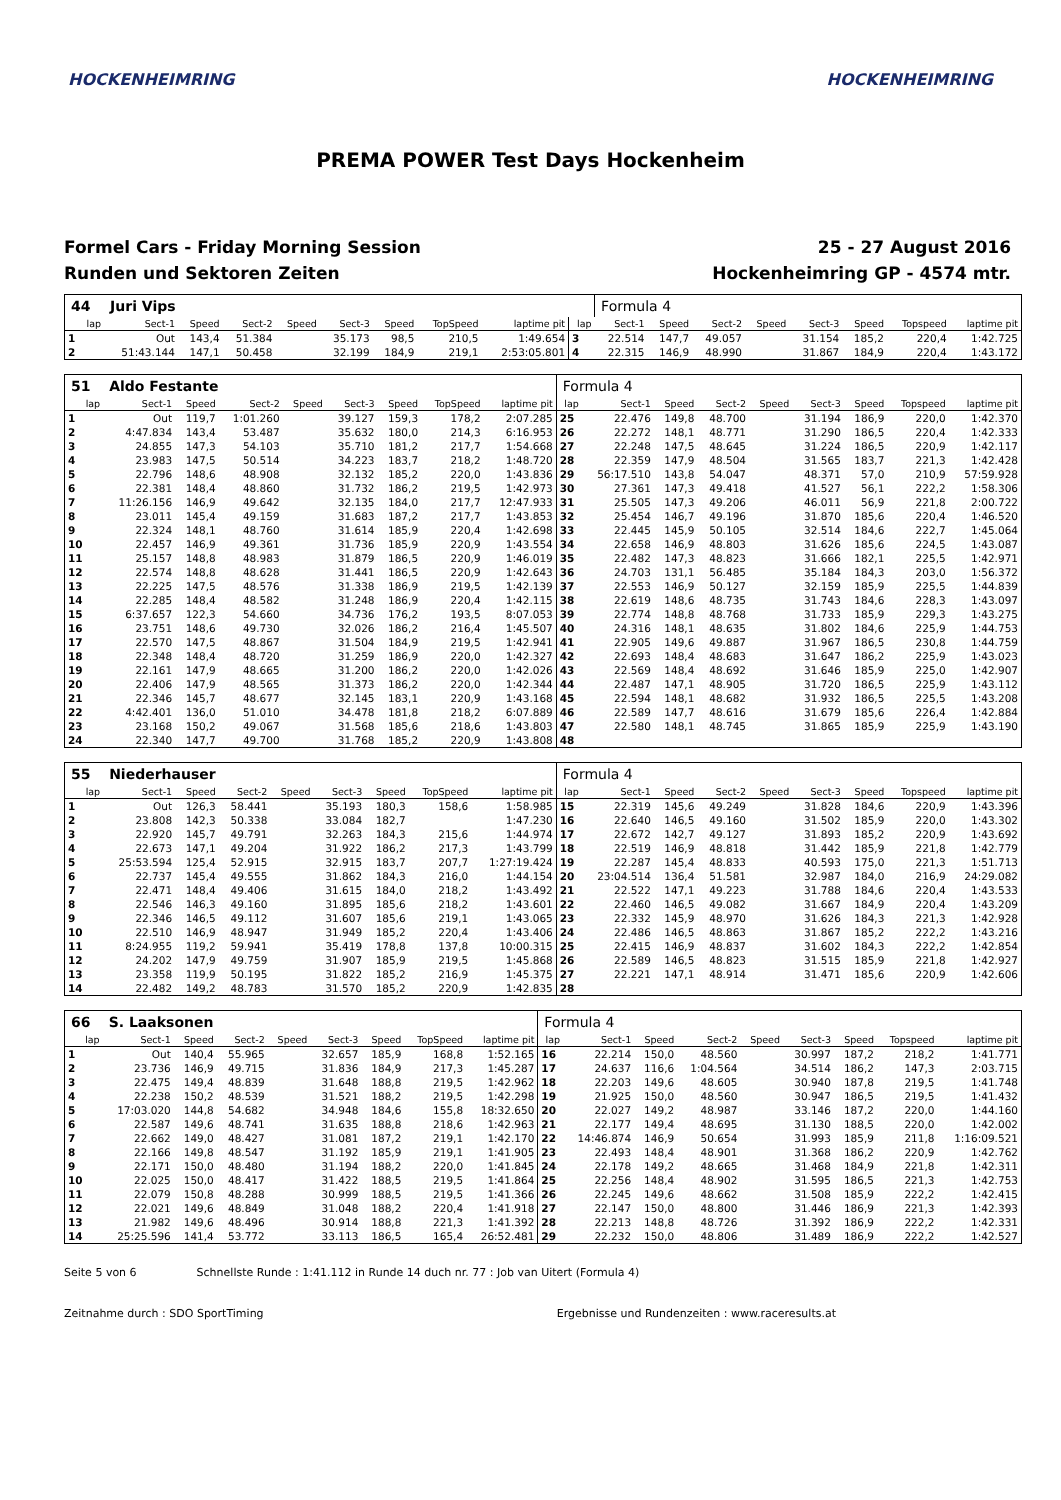HOCKENHEIMRING HOCKENHEIMRING
PREMA POWER Test Days Hockenheim
Formel Cars - Friday Morning Session
Runden und Sektoren Zeiten
25 - 27 August 2016
Hockenheimring GP - 4574 mtr.
| 44 | Juri Vips | | | | | | | | | Formula 4 | | | | | | | |
| lap | Sect-1 | Speed | Sect-2 | Speed | Sect-3 | Speed | TopSpeed | laptime pit | lap | Sect-1 | Speed | Sect-2 | Speed | Sect-3 | Speed | Topspeed | laptime pit |
| 1 | Out | 143,4 | 51.384 | | 35.173 | 98,5 | 210,5 | 1:49.654 | 3 | 22.514 | 147,7 | 49.057 | | 31.154 | 185,2 | 220,4 | 1:42.725 |
| 2 | 51:43.144 | 147,1 | 50.458 | | 32.199 | 184,9 | 219,1 | 2:53:05.801 | 4 | 22.315 | 146,9 | 48.990 | | 31.867 | 184,9 | 220,4 | 1:43.172 |
| 51 | Aldo Festante | | | | | | | | Formula 4 | | | | | | | | |
| lap | Sect-1 | Speed | Sect-2 | Speed | Sect-3 | Speed | TopSpeed | laptime pit | lap | Sect-1 | Speed | Sect-2 | Speed | Sect-3 | Speed | Topspeed | laptime pit |
| 1 | Out | 119,7 | 1:01.260 | | 39.127 | 159,3 | 178,2 | 2:07.285 | 25 | 22.476 | 149,8 | 48.700 | | 31.194 | 186,9 | 220,0 | 1:42.370 |
| 2 | 4:47.834 | 143,4 | 53.487 | | 35.632 | 180,0 | 214,3 | 6:16.953 | 26 | 22.272 | 148,1 | 48.771 | | 31.290 | 186,5 | 220,4 | 1:42.333 |
| 3 | 24.855 | 147,3 | 54.103 | | 35.710 | 181,2 | 217,7 | 1:54.668 | 27 | 22.248 | 147,5 | 48.645 | | 31.224 | 186,5 | 220,9 | 1:42.117 |
| 4 | 23.983 | 147,5 | 50.514 | | 34.223 | 183,7 | 218,2 | 1:48.720 | 28 | 22.359 | 147,9 | 48.504 | | 31.565 | 183,7 | 221,3 | 1:42.428 |
| 5 | 22.796 | 148,6 | 48.908 | | 32.132 | 185,2 | 220,0 | 1:43.836 | 29 | 56:17.510 | 143,8 | 54.047 | | 48.371 | 57,0 | 210,9 | 57:59.928 |
| 6 | 22.381 | 148,4 | 48.860 | | 31.732 | 186,2 | 219,5 | 1:42.973 | 30 | 27.361 | 147,3 | 49.418 | | 41.527 | 56,1 | 222,2 | 1:58.306 |
| 7 | 11:26.156 | 146,9 | 49.642 | | 32.135 | 184,0 | 217,7 | 12:47.933 | 31 | 25.505 | 147,3 | 49.206 | | 46.011 | 56,9 | 221,8 | 2:00.722 |
| 8 | 23.011 | 145,4 | 49.159 | | 31.683 | 187,2 | 217,7 | 1:43.853 | 32 | 25.454 | 146,7 | 49.196 | | 31.870 | 185,6 | 220,4 | 1:46.520 |
| 9 | 22.324 | 148,1 | 48.760 | | 31.614 | 185,9 | 220,4 | 1:42.698 | 33 | 22.445 | 145,9 | 50.105 | | 32.514 | 184,6 | 222,7 | 1:45.064 |
| 10 | 22.457 | 146,9 | 49.361 | | 31.736 | 185,9 | 220,9 | 1:43.554 | 34 | 22.658 | 146,9 | 48.803 | | 31.626 | 185,6 | 224,5 | 1:43.087 |
| 11 | 25.157 | 148,8 | 48.983 | | 31.879 | 186,5 | 220,9 | 1:46.019 | 35 | 22.482 | 147,3 | 48.823 | | 31.666 | 182,1 | 225,5 | 1:42.971 |
| 12 | 22.574 | 148,8 | 48.628 | | 31.441 | 186,5 | 220,9 | 1:42.643 | 36 | 24.703 | 131,1 | 56.485 | | 35.184 | 184,3 | 203,0 | 1:56.372 |
| 13 | 22.225 | 147,5 | 48.576 | | 31.338 | 186,9 | 219,5 | 1:42.139 | 37 | 22.553 | 146,9 | 50.127 | | 32.159 | 185,9 | 225,5 | 1:44.839 |
| 14 | 22.285 | 148,4 | 48.582 | | 31.248 | 186,9 | 220,4 | 1:42.115 | 38 | 22.619 | 148,6 | 48.735 | | 31.743 | 184,6 | 228,3 | 1:43.097 |
| 15 | 6:37.657 | 122,3 | 54.660 | | 34.736 | 176,2 | 193,5 | 8:07.053 | 39 | 22.774 | 148,8 | 48.768 | | 31.733 | 185,9 | 229,3 | 1:43.275 |
| 16 | 23.751 | 148,6 | 49.730 | | 32.026 | 186,2 | 216,4 | 1:45.507 | 40 | 24.316 | 148,1 | 48.635 | | 31.802 | 184,6 | 225,9 | 1:44.753 |
| 17 | 22.570 | 147,5 | 48.867 | | 31.504 | 184,9 | 219,5 | 1:42.941 | 41 | 22.905 | 149,6 | 49.887 | | 31.967 | 186,5 | 230,8 | 1:44.759 |
| 18 | 22.348 | 148,4 | 48.720 | | 31.259 | 186,9 | 220,0 | 1:42.327 | 42 | 22.693 | 148,4 | 48.683 | | 31.647 | 186,2 | 225,9 | 1:43.023 |
| 19 | 22.161 | 147,9 | 48.665 | | 31.200 | 186,2 | 220,0 | 1:42.026 | 43 | 22.569 | 148,4 | 48.692 | | 31.646 | 185,9 | 225,0 | 1:42.907 |
| 20 | 22.406 | 147,9 | 48.565 | | 31.373 | 186,2 | 220,0 | 1:42.344 | 44 | 22.487 | 147,1 | 48.905 | | 31.720 | 186,5 | 225,9 | 1:43.112 |
| 21 | 22.346 | 145,7 | 48.677 | | 32.145 | 183,1 | 220,9 | 1:43.168 | 45 | 22.594 | 148,1 | 48.682 | | 31.932 | 186,5 | 225,5 | 1:43.208 |
| 22 | 4:42.401 | 136,0 | 51.010 | | 34.478 | 181,8 | 218,2 | 6:07.889 | 46 | 22.589 | 147,7 | 48.616 | | 31.679 | 185,6 | 226,4 | 1:42.884 |
| 23 | 23.168 | 150,2 | 49.067 | | 31.568 | 185,6 | 218,6 | 1:43.803 | 47 | 22.580 | 148,1 | 48.745 | | 31.865 | 185,9 | 225,9 | 1:43.190 |
| 24 | 22.340 | 147,7 | 49.700 | | 31.768 | 185,2 | 220,9 | 1:43.808 | 48 | | | | | | | | |
| 55 | Niederhauser | | | | | | | | Formula 4 | | | | | | | | |
| lap | Sect-1 | Speed | Sect-2 | Speed | Sect-3 | Speed | TopSpeed | laptime pit | lap | Sect-1 | Speed | Sect-2 | Speed | Sect-3 | Speed | Topspeed | laptime pit |
| 1 | Out | 126,3 | 58.441 | | 35.193 | 180,3 | 158,6 | 1:58.985 | 15 | 22.319 | 145,6 | 49.249 | | 31.828 | 184,6 | 220,9 | 1:43.396 |
| 2 | 23.808 | 142,3 | 50.338 | | 33.084 | 182,7 | | 1:47.230 | 16 | 22.640 | 146,5 | 49.160 | | 31.502 | 185,9 | 220,0 | 1:43.302 |
| 3 | 22.920 | 145,7 | 49.791 | | 32.263 | 184,3 | 215,6 | 1:44.974 | 17 | 22.672 | 142,7 | 49.127 | | 31.893 | 185,2 | 220,9 | 1:43.692 |
| 4 | 22.673 | 147,1 | 49.204 | | 31.922 | 186,2 | 217,3 | 1:43.799 | 18 | 22.519 | 146,9 | 48.818 | | 31.442 | 185,9 | 221,8 | 1:42.779 |
| 5 | 25:53.594 | 125,4 | 52.915 | | 32.915 | 183,7 | 207,7 | 1:27:19.424 | 19 | 22.287 | 145,4 | 48.833 | | 40.593 | 175,0 | 221,3 | 1:51.713 |
| 6 | 22.737 | 145,4 | 49.555 | | 31.862 | 184,3 | 216,0 | 1:44.154 | 20 | 23:04.514 | 136,4 | 51.581 | | 32.987 | 184,0 | 216,9 | 24:29.082 |
| 7 | 22.471 | 148,4 | 49.406 | | 31.615 | 184,0 | 218,2 | 1:43.492 | 21 | 22.522 | 147,1 | 49.223 | | 31.788 | 184,6 | 220,4 | 1:43.533 |
| 8 | 22.546 | 146,3 | 49.160 | | 31.895 | 185,6 | 218,2 | 1:43.601 | 22 | 22.460 | 146,5 | 49.082 | | 31.667 | 184,9 | 220,4 | 1:43.209 |
| 9 | 22.346 | 146,5 | 49.112 | | 31.607 | 185,6 | 219,1 | 1:43.065 | 23 | 22.332 | 145,9 | 48.970 | | 31.626 | 184,3 | 221,3 | 1:42.928 |
| 10 | 22.510 | 146,9 | 48.947 | | 31.949 | 185,2 | 220,4 | 1:43.406 | 24 | 22.486 | 146,5 | 48.863 | | 31.867 | 185,2 | 222,2 | 1:43.216 |
| 11 | 8:24.955 | 119,2 | 59.941 | | 35.419 | 178,8 | 137,8 | 10:00.315 | 25 | 22.415 | 146,9 | 48.837 | | 31.602 | 184,3 | 222,2 | 1:42.854 |
| 12 | 24.202 | 147,9 | 49.759 | | 31.907 | 185,9 | 219,5 | 1:45.868 | 26 | 22.589 | 146,5 | 48.823 | | 31.515 | 185,9 | 221,8 | 1:42.927 |
| 13 | 23.358 | 119,9 | 50.195 | | 31.822 | 185,2 | 216,9 | 1:45.375 | 27 | 22.221 | 147,1 | 48.914 | | 31.471 | 185,6 | 220,9 | 1:42.606 |
| 14 | 22.482 | 149,2 | 48.783 | | 31.570 | 185,2 | 220,9 | 1:42.835 | 28 | | | | | | | | |
| 66 | S. Laaksonen | | | | | | | | Formula 4 | | | | | | | | |
| lap | Sect-1 | Speed | Sect-2 | Speed | Sect-3 | Speed | TopSpeed | laptime pit | lap | Sect-1 | Speed | Sect-2 | Speed | Sect-3 | Speed | Topspeed | laptime pit |
| 1 | Out | 140,4 | 55.965 | | 32.657 | 185,9 | 168,8 | 1:52.165 | 16 | 22.214 | 150,0 | 48.560 | | 30.997 | 187,2 | 218,2 | 1:41.771 |
| 2 | 23.736 | 146,9 | 49.715 | | 31.836 | 184,9 | 217,3 | 1:45.287 | 17 | 24.637 | 116,6 | 1:04.564 | | 34.514 | 186,2 | 147,3 | 2:03.715 |
| 3 | 22.475 | 149,4 | 48.839 | | 31.648 | 188,8 | 219,5 | 1:42.962 | 18 | 22.203 | 149,6 | 48.605 | | 30.940 | 187,8 | 219,5 | 1:41.748 |
| 4 | 22.238 | 150,2 | 48.539 | | 31.521 | 188,2 | 219,5 | 1:42.298 | 19 | 21.925 | 150,0 | 48.560 | | 30.947 | 186,5 | 219,5 | 1:41.432 |
| 5 | 17:03.020 | 144,8 | 54.682 | | 34.948 | 184,6 | 155,8 | 18:32.650 | 20 | 22.027 | 149,2 | 48.987 | | 33.146 | 187,2 | 220,0 | 1:44.160 |
| 6 | 22.587 | 149,6 | 48.741 | | 31.635 | 188,8 | 218,6 | 1:42.963 | 21 | 22.177 | 149,4 | 48.695 | | 31.130 | 188,5 | 220,0 | 1:42.002 |
| 7 | 22.662 | 149,0 | 48.427 | | 31.081 | 187,2 | 219,1 | 1:42.170 | 22 | 14:46.874 | 146,9 | 50.654 | | 31.993 | 185,9 | 211,8 | 1:16:09.521 |
| 8 | 22.166 | 149,8 | 48.547 | | 31.192 | 185,9 | 219,1 | 1:41.905 | 23 | 22.493 | 148,4 | 48.901 | | 31.368 | 186,2 | 220,9 | 1:42.762 |
| 9 | 22.171 | 150,0 | 48.480 | | 31.194 | 188,2 | 220,0 | 1:41.845 | 24 | 22.178 | 149,2 | 48.665 | | 31.468 | 184,9 | 221,8 | 1:42.311 |
| 10 | 22.025 | 150,0 | 48.417 | | 31.422 | 188,5 | 219,5 | 1:41.864 | 25 | 22.256 | 148,4 | 48.902 | | 31.595 | 186,5 | 221,3 | 1:42.753 |
| 11 | 22.079 | 150,8 | 48.288 | | 30.999 | 188,5 | 219,5 | 1:41.366 | 26 | 22.245 | 149,6 | 48.662 | | 31.508 | 185,9 | 222,2 | 1:42.415 |
| 12 | 22.021 | 149,6 | 48.849 | | 31.048 | 188,2 | 220,4 | 1:41.918 | 27 | 22.147 | 150,0 | 48.800 | | 31.446 | 186,9 | 221,3 | 1:42.393 |
| 13 | 21.982 | 149,6 | 48.496 | | 30.914 | 188,8 | 221,3 | 1:41.392 | 28 | 22.213 | 148,8 | 48.726 | | 31.392 | 186,9 | 222,2 | 1:42.331 |
| 14 | 25:25.596 | 141,4 | 53.772 | | 33.113 | 186,5 | 165,4 | 26:52.481 | 29 | 22.232 | 150,0 | 48.806 | | 31.489 | 186,9 | 222,2 | 1:42.527 |
Seite 5 von 6 Schnellste Runde : 1:41.112 in Runde 14 duch nr. 77 : Job van Uitert (Formula 4)
Zeitnahme durch : SDO SportTiming Ergebnisse und Rundenzeiten : www.raceresults.at